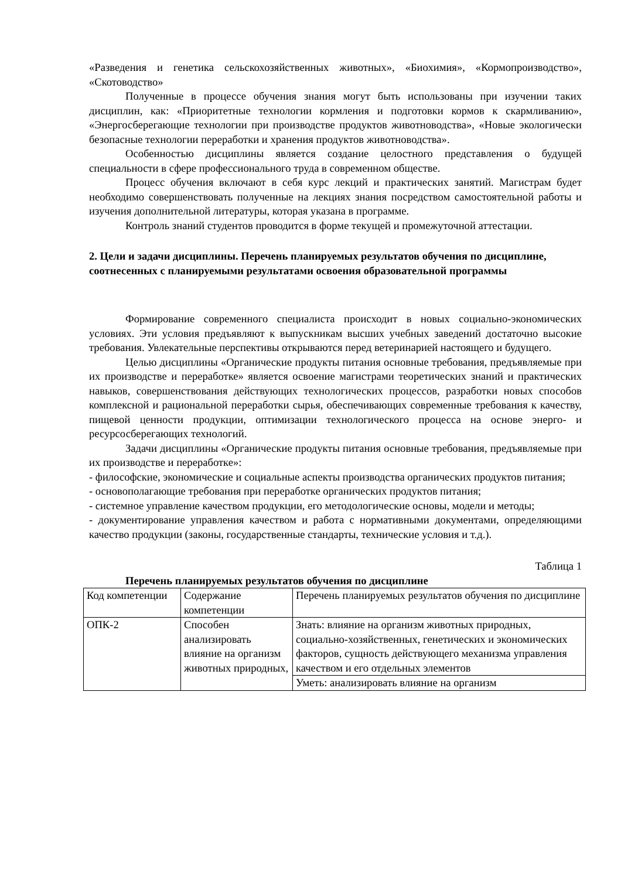«Разведения и генетика сельскохозяйственных животных», «Биохимия», «Кормопроизводство», «Скотоводство»
Полученные в процессе обучения знания могут быть использованы при изучении таких дисциплин, как: «Приоритетные технологии кормления и подготовки кормов к скармливанию», «Энергосберегающие технологии при производстве продуктов животноводства», «Новые экологически безопасные технологии переработки и хранения продуктов животноводства».
Особенностью дисциплины является создание целостного представления о будущей специальности в сфере профессионального труда в современном обществе.
Процесс обучения включают в себя курс лекций и практических занятий. Магистрам будет необходимо совершенствовать полученные на лекциях знания посредством самостоятельной работы и изучения дополнительной литературы, которая указана в программе.
Контроль знаний студентов проводится в форме текущей и промежуточной аттестации.
2. Цели и задачи дисциплины. Перечень планируемых результатов обучения по дисциплине, соотнесенных с планируемыми результатами освоения образовательной программы
Формирование современного специалиста происходит в новых социально-экономических условиях. Эти условия предъявляют к выпускникам высших учебных заведений достаточно высокие требования. Увлекательные перспективы открываются перед ветеринарией настоящего и будущего.
Целью дисциплины «Органические продукты питания основные требования, предъявляемые при их производстве и переработке» является освоение магистрами теоретических знаний и практических навыков, совершенствования действующих технологических процессов, разработки новых способов комплексной и рациональной переработки сырья, обеспечивающих современные требования к качеству, пищевой ценности продукции, оптимизации технологического процесса на основе энерго- и ресурсосберегающих технологий.
Задачи дисциплины «Органические продукты питания основные требования, предъявляемые при их производстве и переработке»:
- философские, экономические и социальные аспекты производства органических продуктов питания;
- основополагающие требования при переработке органических продуктов питания;
- системное управление качеством продукции, его методологические основы, модели и методы;
- документирование управления качеством и работа с нормативными документами, определяющими качество продукции (законы, государственные стандарты, технические условия и т.д.).
Таблица 1
Перечень планируемых результатов обучения по дисциплине
| Код компетенции | Содержание компетенции | Перечень планируемых результатов обучения по дисциплине |
| ОПК-2 | Способен анализировать влияние на организм животных природных, | Знать: влияние на организм животных природных, социально-хозяйственных, генетических и экономических факторов, сущность действующего механизма управления качеством и его отдельных элементов |
| | | Уметь: анализировать влияние на организм |